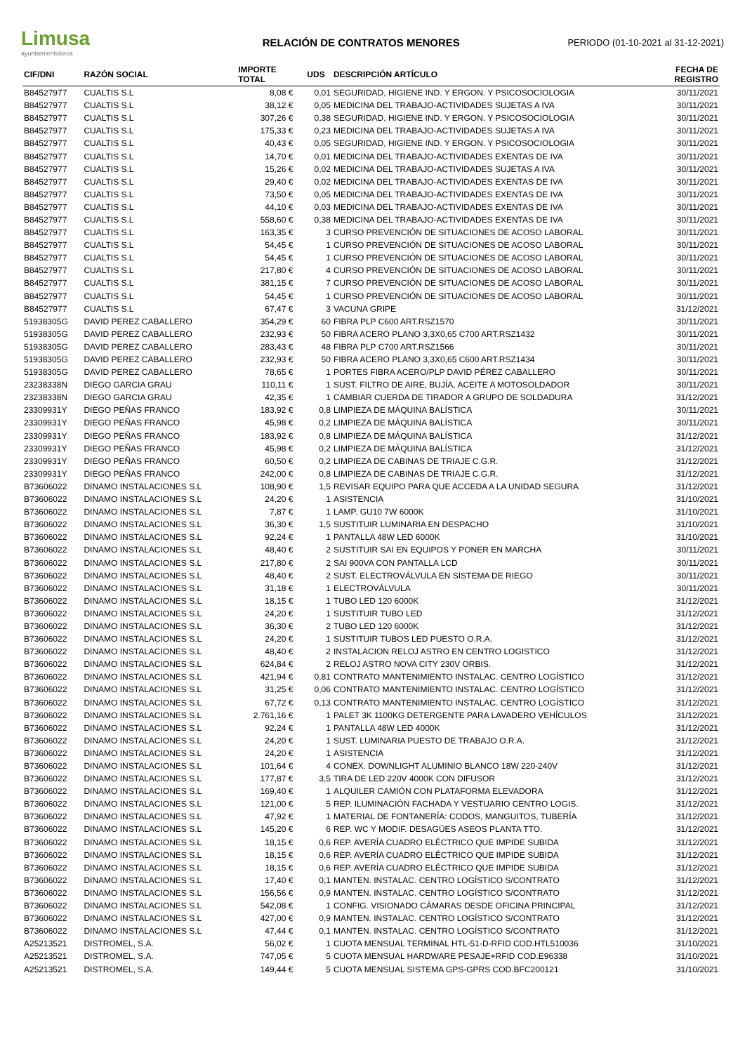Limusa
ayuntamientolorca
RELACIÓN DE CONTRATOS MENORES
PERIODO (01-10-2021 al 31-12-2021)
| CIF/DNI | RAZÓN SOCIAL | IMPORTE TOTAL | UDS | DESCRIPCIÓN ARTÍCULO | FECHA DE REGISTRO |
| --- | --- | --- | --- | --- | --- |
| B84527977 | CUALTIS S.L | 8,08 € | 0,01 | SEGURIDAD, HIGIENE IND. Y ERGON. Y PSICOSOCIOLOGIA | 30/11/2021 |
| B84527977 | CUALTIS S.L | 38,12 € | 0,05 | MEDICINA DEL TRABAJO-ACTIVIDADES SUJETAS A IVA | 30/11/2021 |
| B84527977 | CUALTIS S.L | 307,26 € | 0,38 | SEGURIDAD, HIGIENE IND. Y ERGON. Y PSICOSOCIOLOGIA | 30/11/2021 |
| B84527977 | CUALTIS S.L | 175,33 € | 0,23 | MEDICINA DEL TRABAJO-ACTIVIDADES SUJETAS A IVA | 30/11/2021 |
| B84527977 | CUALTIS S.L | 40,43 € | 0,05 | SEGURIDAD, HIGIENE IND. Y ERGON. Y PSICOSOCIOLOGIA | 30/11/2021 |
| B84527977 | CUALTIS S.L | 14,70 € | 0,01 | MEDICINA DEL TRABAJO-ACTIVIDADES EXENTAS DE IVA | 30/11/2021 |
| B84527977 | CUALTIS S.L | 15,26 € | 0,02 | MEDICINA DEL TRABAJO-ACTIVIDADES SUJETAS A IVA | 30/11/2021 |
| B84527977 | CUALTIS S.L | 29,40 € | 0,02 | MEDICINA DEL TRABAJO-ACTIVIDADES EXENTAS DE IVA | 30/11/2021 |
| B84527977 | CUALTIS S.L | 73,50 € | 0,05 | MEDICINA DEL TRABAJO-ACTIVIDADES EXENTAS DE IVA | 30/11/2021 |
| B84527977 | CUALTIS S.L | 44,10 € | 0,03 | MEDICINA DEL TRABAJO-ACTIVIDADES EXENTAS DE IVA | 30/11/2021 |
| B84527977 | CUALTIS S.L | 558,60 € | 0,38 | MEDICINA DEL TRABAJO-ACTIVIDADES EXENTAS DE IVA | 30/11/2021 |
| B84527977 | CUALTIS S.L | 163,35 € | 3 | CURSO PREVENCIÓN DE SITUACIONES DE ACOSO LABORAL | 30/11/2021 |
| B84527977 | CUALTIS S.L | 54,45 € | 1 | CURSO PREVENCIÓN DE SITUACIONES DE ACOSO LABORAL | 30/11/2021 |
| B84527977 | CUALTIS S.L | 54,45 € | 1 | CURSO PREVENCIÓN DE SITUACIONES DE ACOSO LABORAL | 30/11/2021 |
| B84527977 | CUALTIS S.L | 217,80 € | 4 | CURSO PREVENCIÓN DE SITUACIONES DE ACOSO LABORAL | 30/11/2021 |
| B84527977 | CUALTIS S.L | 381,15 € | 7 | CURSO PREVENCIÓN DE SITUACIONES DE ACOSO LABORAL | 30/11/2021 |
| B84527977 | CUALTIS S.L | 54,45 € | 1 | CURSO PREVENCIÓN DE SITUACIONES DE ACOSO LABORAL | 30/11/2021 |
| B84527977 | CUALTIS S.L | 67,47 € | 3 | VACUNA GRIPE | 31/12/2021 |
| 51938305G | DAVID PEREZ CABALLERO | 354,29 € | 60 | FIBRA PLP C600 ART.RSZ1570 | 30/11/2021 |
| 51938305G | DAVID PEREZ CABALLERO | 232,93 € | 50 | FIBRA ACERO PLANO 3,3X0,65 C700 ART.RSZ1432 | 30/11/2021 |
| 51938305G | DAVID PEREZ CABALLERO | 283,43 € | 48 | FIBRA PLP C700 ART.RSZ1566 | 30/11/2021 |
| 51938305G | DAVID PEREZ CABALLERO | 232,93 € | 50 | FIBRA ACERO PLANO 3,3X0,65 C600 ART.RSZ1434 | 30/11/2021 |
| 51938305G | DAVID PEREZ CABALLERO | 78,65 € | 1 | PORTES FIBRA ACERO/PLP DAVID PÉREZ CABALLERO | 30/11/2021 |
| 23238338N | DIEGO GARCIA GRAU | 110,11 € | 1 | SUST. FILTRO DE AIRE, BUJÍA, ACEITE A MOTOSOLDADOR | 30/11/2021 |
| 23238338N | DIEGO GARCIA GRAU | 42,35 € | 1 | CAMBIAR CUERDA DE TIRADOR A GRUPO DE SOLDADURA | 31/12/2021 |
| 23309931Y | DIEGO PEÑAS FRANCO | 183,92 € | 0,8 | LIMPIEZA DE MÁQUINA BALÍSTICA | 30/11/2021 |
| 23309931Y | DIEGO PEÑAS FRANCO | 45,98 € | 0,2 | LIMPIEZA DE MÁQUINA BALÍSTICA | 30/11/2021 |
| 23309931Y | DIEGO PEÑAS FRANCO | 183,92 € | 0,8 | LIMPIEZA DE MÁQUINA BALÍSTICA | 31/12/2021 |
| 23309931Y | DIEGO PEÑAS FRANCO | 45,98 € | 0,2 | LIMPIEZA DE MÁQUINA BALÍSTICA | 31/12/2021 |
| 23309931Y | DIEGO PEÑAS FRANCO | 60,50 € | 0,2 | LIMPIEZA DE CABINAS DE TRIAJE C.G.R. | 31/12/2021 |
| 23309931Y | DIEGO PEÑAS FRANCO | 242,00 € | 0,8 | LIMPIEZA DE CABINAS DE TRIAJE C.G.R. | 31/12/2021 |
| B73606022 | DINAMO INSTALACIONES S.L | 108,90 € | 1,5 | REVISAR EQUIPO PARA QUE ACCEDA A LA UNIDAD SEGURA | 31/12/2021 |
| B73606022 | DINAMO INSTALACIONES S.L | 24,20 € | 1 | ASISTENCIA | 31/10/2021 |
| B73606022 | DINAMO INSTALACIONES S.L | 7,87 € | 1 | LAMP. GU10 7W 6000K | 31/10/2021 |
| B73606022 | DINAMO INSTALACIONES S.L | 36,30 € | 1,5 | SUSTITUIR LUMINARIA EN DESPACHO | 31/10/2021 |
| B73606022 | DINAMO INSTALACIONES S.L | 92,24 € | 1 | PANTALLA 48W LED 6000K | 31/10/2021 |
| B73606022 | DINAMO INSTALACIONES S.L | 48,40 € | 2 | SUSTITUIR SAI EN EQUIPOS Y PONER EN MARCHA | 30/11/2021 |
| B73606022 | DINAMO INSTALACIONES S.L | 217,80 € | 2 | SAI 900VA CON PANTALLA LCD | 30/11/2021 |
| B73606022 | DINAMO INSTALACIONES S.L | 48,40 € | 2 | SUST. ELECTROVÁLVULA EN SISTEMA DE RIEGO | 30/11/2021 |
| B73606022 | DINAMO INSTALACIONES S.L | 31,18 € | 1 | ELECTROVÁLVULA | 30/11/2021 |
| B73606022 | DINAMO INSTALACIONES S.L | 18,15 € | 1 | TUBO LED 120 6000K | 31/12/2021 |
| B73606022 | DINAMO INSTALACIONES S.L | 24,20 € | 1 | SUSTITUIR TUBO LED | 31/12/2021 |
| B73606022 | DINAMO INSTALACIONES S.L | 36,30 € | 2 | TUBO LED 120 6000K | 31/12/2021 |
| B73606022 | DINAMO INSTALACIONES S.L | 24,20 € | 1 | SUSTITUIR TUBOS LED PUESTO O.R.A. | 31/12/2021 |
| B73606022 | DINAMO INSTALACIONES S.L | 48,40 € | 2 | INSTALACION RELOJ ASTRO EN CENTRO LOGISTICO | 31/12/2021 |
| B73606022 | DINAMO INSTALACIONES S.L | 624,84 € | 2 | RELOJ ASTRO NOVA CITY 230V ORBIS. | 31/12/2021 |
| B73606022 | DINAMO INSTALACIONES S.L | 421,94 € | 0,81 | CONTRATO MANTENIMIENTO INSTALAC. CENTRO LOGÍSTICO | 31/12/2021 |
| B73606022 | DINAMO INSTALACIONES S.L | 31,25 € | 0,06 | CONTRATO MANTENIMIENTO INSTALAC. CENTRO LOGÍSTICO | 31/12/2021 |
| B73606022 | DINAMO INSTALACIONES S.L | 67,72 € | 0,13 | CONTRATO MANTENIMIENTO INSTALAC. CENTRO LOGÍSTICO | 31/12/2021 |
| B73606022 | DINAMO INSTALACIONES S.L | 2.761,16 € | 1 | PALET 3K 1100KG DETERGENTE PARA LAVADERO VEHÍCULOS | 31/12/2021 |
| B73606022 | DINAMO INSTALACIONES S.L | 92,24 € | 1 | PANTALLA 48W LED 4000K | 31/12/2021 |
| B73606022 | DINAMO INSTALACIONES S.L | 24,20 € | 1 | SUST. LUMINARIA PUESTO DE TRABAJO O.R.A. | 31/12/2021 |
| B73606022 | DINAMO INSTALACIONES S.L | 24,20 € | 1 | ASISTENCIA | 31/12/2021 |
| B73606022 | DINAMO INSTALACIONES S.L | 101,64 € | 4 | CONEX. DOWNLIGHT ALUMINIO BLANCO 18W 220-240V | 31/12/2021 |
| B73606022 | DINAMO INSTALACIONES S.L | 177,87 € | 3,5 | TIRA DE LED 220V 4000K CON DIFUSOR | 31/12/2021 |
| B73606022 | DINAMO INSTALACIONES S.L | 169,40 € | 1 | ALQUILER CAMIÓN CON PLATAFORMA ELEVADORA | 31/12/2021 |
| B73606022 | DINAMO INSTALACIONES S.L | 121,00 € | 5 | REP. ILUMINACIÓN FACHADA Y VESTUARIO CENTRO LOGIS. | 31/12/2021 |
| B73606022 | DINAMO INSTALACIONES S.L | 47,92 € | 1 | MATERIAL DE FONTANERÍA: CODOS, MANGUITOS, TUBERÍA | 31/12/2021 |
| B73606022 | DINAMO INSTALACIONES S.L | 145,20 € | 6 | REP. WC Y MODIF. DESAGÜES ASEOS PLANTA TTO. | 31/12/2021 |
| B73606022 | DINAMO INSTALACIONES S.L | 18,15 € | 0,6 | REP. AVERÍA CUADRO ELÉCTRICO QUE IMPIDE SUBIDA | 31/12/2021 |
| B73606022 | DINAMO INSTALACIONES S.L | 18,15 € | 0,6 | REP. AVERÍA CUADRO ELÉCTRICO QUE IMPIDE SUBIDA | 31/12/2021 |
| B73606022 | DINAMO INSTALACIONES S.L | 18,15 € | 0,6 | REP. AVERÍA CUADRO ELÉCTRICO QUE IMPIDE SUBIDA | 31/12/2021 |
| B73606022 | DINAMO INSTALACIONES S.L | 17,40 € | 0,1 | MANTEN. INSTALAC. CENTRO LOGÍSTICO S/CONTRATO | 31/12/2021 |
| B73606022 | DINAMO INSTALACIONES S.L | 156,56 € | 0,9 | MANTEN. INSTALAC. CENTRO LOGÍSTICO S/CONTRATO | 31/12/2021 |
| B73606022 | DINAMO INSTALACIONES S.L | 542,08 € | 1 | CONFIG. VISIONADO CÁMARAS DESDE OFICINA PRINCIPAL | 31/12/2021 |
| B73606022 | DINAMO INSTALACIONES S.L | 427,00 € | 0,9 | MANTEN. INSTALAC. CENTRO LOGÍSTICO S/CONTRATO | 31/12/2021 |
| B73606022 | DINAMO INSTALACIONES S.L | 47,44 € | 0,1 | MANTEN. INSTALAC. CENTRO LOGÍSTICO S/CONTRATO | 31/12/2021 |
| A25213521 | DISTROMEL, S.A. | 56,02 € | 1 | CUOTA MENSUAL TERMINAL HTL-51-D-RFID COD.HTL510036 | 31/10/2021 |
| A25213521 | DISTROMEL, S.A. | 747,05 € | 5 | CUOTA MENSUAL HARDWARE PESAJE+RFID COD.E96338 | 31/10/2021 |
| A25213521 | DISTROMEL, S.A. | 149,44 € | 5 | CUOTA MENSUAL SISTEMA GPS-GPRS COD.BFC200121 | 31/10/2021 |